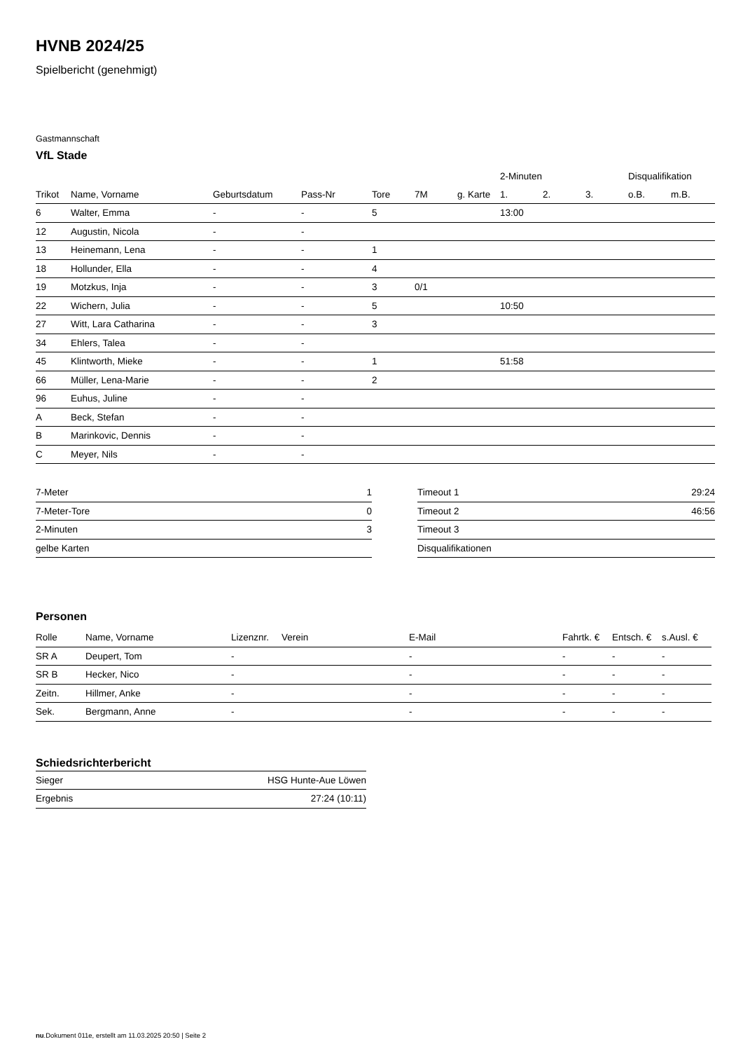HVNB 2024/25
Spielbericht (genehmigt)
Gastmannschaft
VfL Stade
| | | | | | | | 2-Minuten | | | Disqualifikation | |
| --- | --- | --- | --- | --- | --- | --- | --- | --- | --- | --- | --- |
| Trikot | Name, Vorname | Geburtsdatum | Pass-Nr | Tore | 7M | g. Karte | 1. | 2. | 3. | o.B. | m.B. |
| 6 | Walter, Emma | - | - | 5 | | | 13:00 | | | | |
| 12 | Augustin, Nicola | - | - | | | | | | | | |
| 13 | Heinemann, Lena | - | - | 1 | | | | | | | |
| 18 | Hollunder, Ella | - | - | 4 | | | | | | | |
| 19 | Motzkus, Inja | - | - | 3 | 0/1 | | | | | | |
| 22 | Wichern, Julia | - | - | 5 | | | 10:50 | | | | |
| 27 | Witt, Lara Catharina | - | - | 3 | | | | | | | |
| 34 | Ehlers, Talea | - | - | | | | | | | | |
| 45 | Klintworth, Mieke | - | - | 1 | | | 51:58 | | | | |
| 66 | Müller, Lena-Marie | - | - | 2 | | | | | | | |
| 96 | Euhus, Juline | - | - | | | | | | | | |
| A | Beck, Stefan | - | - | | | | | | | | |
| B | Marinkovic, Dennis | - | - | | | | | | | | |
| C | Meyer, Nils | - | - | | | | | | | | |
| 7-Meter | 1 |
| 7-Meter-Tore | 0 |
| 2-Minuten | 3 |
| gelbe Karten | |
| Timeout 1 | 29:24 |
| Timeout 2 | 46:56 |
| Timeout 3 | |
| Disqualifikationen | |
Personen
| Rolle | Name, Vorname | Lizenznr. | Verein | E-Mail | Fahrtk. € | Entsch. € | s.Ausl. € |
| --- | --- | --- | --- | --- | --- | --- | --- |
| SR A | Deupert, Tom | - | | - | - | - | - |
| SR B | Hecker, Nico | - | | - | - | - | - |
| Zeitn. | Hillmer, Anke | - | | - | - | - | - |
| Sek. | Bergmann, Anne | - | | - | - | - | - |
Schiedsrichterbericht
| Sieger | HSG Hunte-Aue Löwen |
| Ergebnis | 27:24 (10:11) |
nu.Dokument 011e, erstellt am 11.03.2025 20:50 | Seite 2